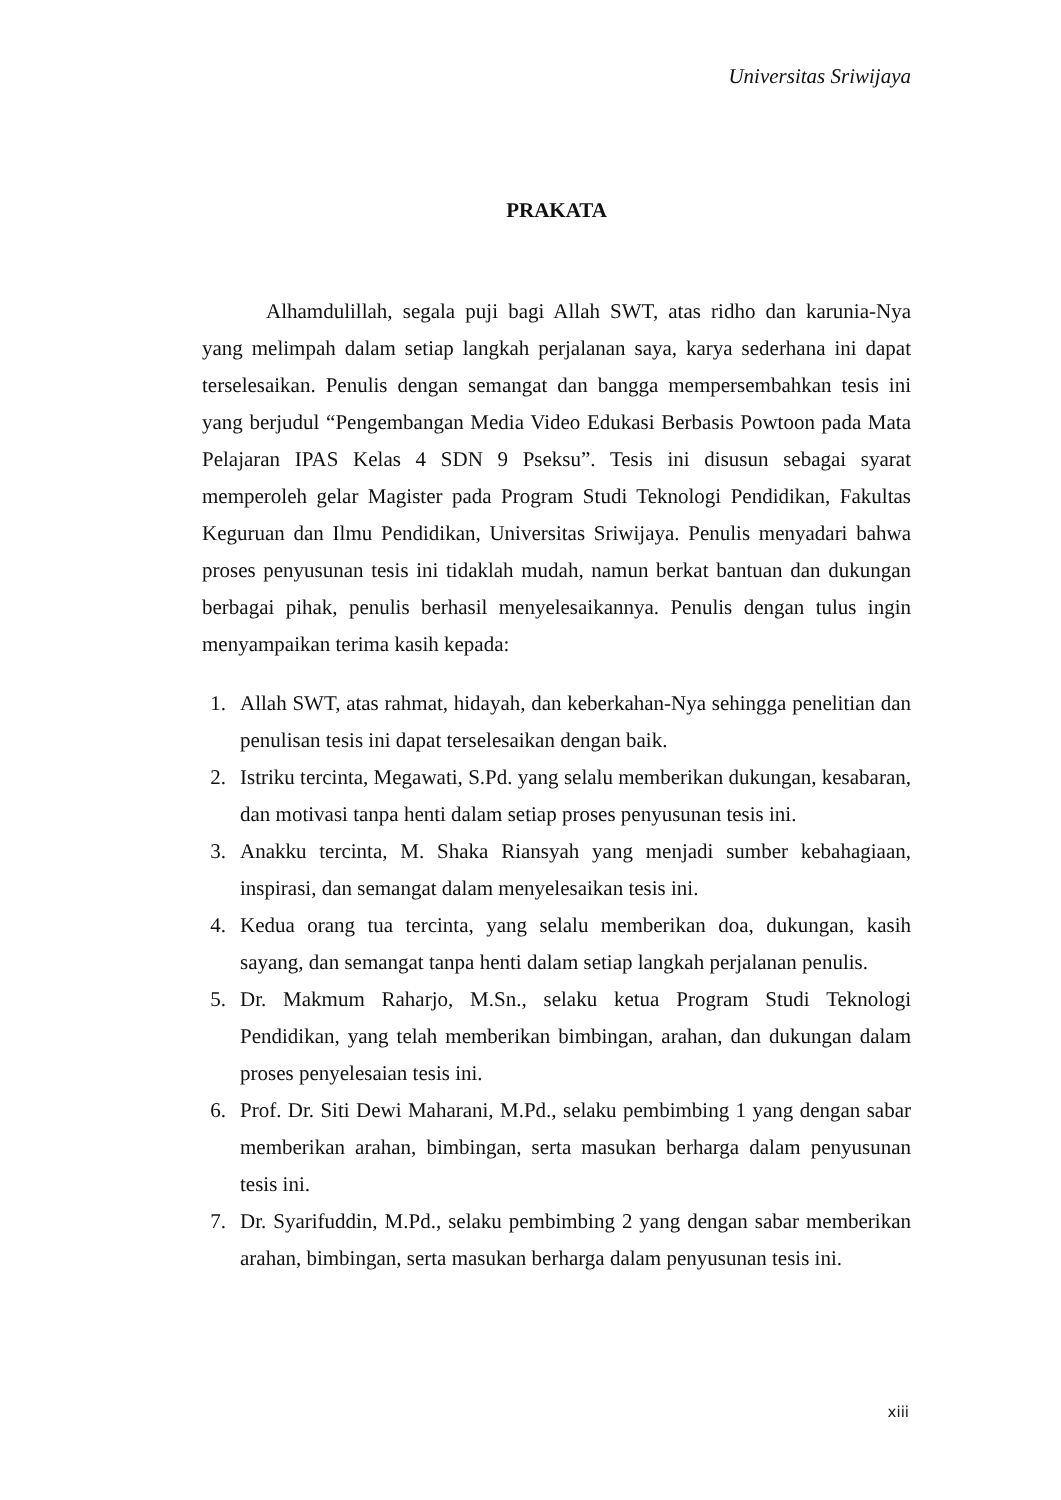Universitas Sriwijaya
PRAKATA
Alhamdulillah, segala puji bagi Allah SWT, atas ridho dan karunia-Nya yang melimpah dalam setiap langkah perjalanan saya, karya sederhana ini dapat terselesaikan. Penulis dengan semangat dan bangga mempersembahkan tesis ini yang berjudul “Pengembangan Media Video Edukasi Berbasis Powtoon pada Mata Pelajaran IPAS Kelas 4 SDN 9 Pseksu”. Tesis ini disusun sebagai syarat memperoleh gelar Magister pada Program Studi Teknologi Pendidikan, Fakultas Keguruan dan Ilmu Pendidikan, Universitas Sriwijaya. Penulis menyadari bahwa proses penyusunan tesis ini tidaklah mudah, namun berkat bantuan dan dukungan berbagai pihak, penulis berhasil menyelesaikannya. Penulis dengan tulus ingin menyampaikan terima kasih kepada:
1. Allah SWT, atas rahmat, hidayah, dan keberkahan-Nya sehingga penelitian dan penulisan tesis ini dapat terselesaikan dengan baik.
2. Istriku tercinta, Megawati, S.Pd. yang selalu memberikan dukungan, kesabaran, dan motivasi tanpa henti dalam setiap proses penyusunan tesis ini.
3. Anakku tercinta, M. Shaka Riansyah yang menjadi sumber kebahagiaan, inspirasi, dan semangat dalam menyelesaikan tesis ini.
4. Kedua orang tua tercinta, yang selalu memberikan doa, dukungan, kasih sayang, dan semangat tanpa henti dalam setiap langkah perjalanan penulis.
5. Dr. Makmum Raharjo, M.Sn., selaku ketua Program Studi Teknologi Pendidikan, yang telah memberikan bimbingan, arahan, dan dukungan dalam proses penyelesaian tesis ini.
6. Prof. Dr. Siti Dewi Maharani, M.Pd., selaku pembimbing 1 yang dengan sabar memberikan arahan, bimbingan, serta masukan berharga dalam penyusunan tesis ini.
7. Dr. Syarifuddin, M.Pd., selaku pembimbing 2 yang dengan sabar memberikan arahan, bimbingan, serta masukan berharga dalam penyusunan tesis ini.
xiii